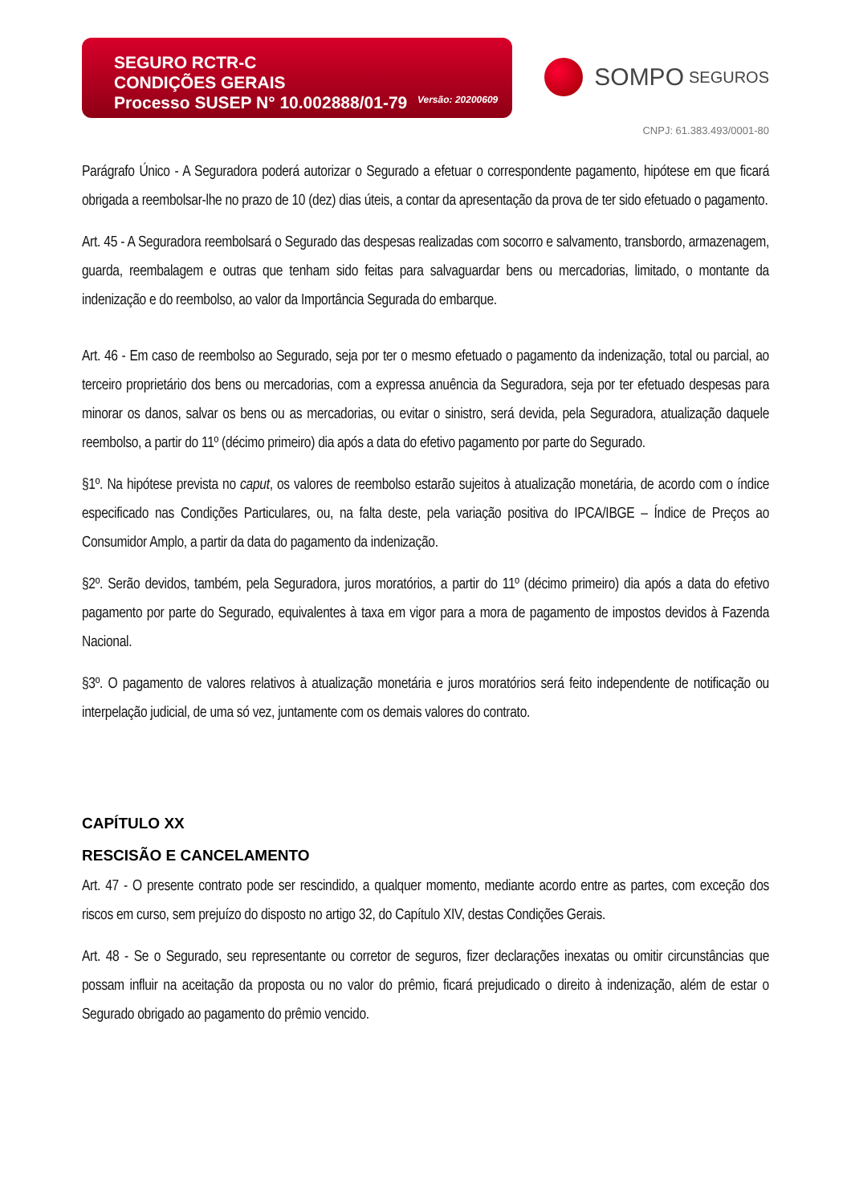SEGURO RCTR-C
CONDIÇÕES GERAIS
Processo SUSEP N° 10.002888/01-79
Versão: 20200609
SOMPO SEGUROS
CNPJ: 61.383.493/0001-80
Parágrafo Único - A Seguradora poderá autorizar o Segurado a efetuar o correspondente pagamento, hipótese em que ficará obrigada a reembolsar-lhe no prazo de 10 (dez) dias úteis, a contar da apresentação da prova de ter sido efetuado o pagamento.
Art. 45 - A Seguradora reembolsará o Segurado das despesas realizadas com socorro e salvamento, transbordo, armazenagem, guarda, reembalagem e outras que tenham sido feitas para salvaguardar bens ou mercadorias, limitado, o montante da indenização e do reembolso, ao valor da Importância Segurada do embarque.
Art. 46 - Em caso de reembolso ao Segurado, seja por ter o mesmo efetuado o pagamento da indenização, total ou parcial, ao terceiro proprietário dos bens ou mercadorias, com a expressa anuência da Seguradora, seja por ter efetuado despesas para minorar os danos, salvar os bens ou as mercadorias, ou evitar o sinistro, será devida, pela Seguradora, atualização daquele reembolso, a partir do 11º (décimo primeiro) dia após a data do efetivo pagamento por parte do Segurado.
§1º. Na hipótese prevista no caput, os valores de reembolso estarão sujeitos à atualização monetária, de acordo com o índice especificado nas Condições Particulares, ou, na falta deste, pela variação positiva do IPCA/IBGE – Índice de Preços ao Consumidor Amplo, a partir da data do pagamento da indenização.
§2º. Serão devidos, também, pela Seguradora, juros moratórios, a partir do 11º (décimo primeiro) dia após a data do efetivo pagamento por parte do Segurado, equivalentes à taxa em vigor para a mora de pagamento de impostos devidos à Fazenda Nacional.
§3º. O pagamento de valores relativos à atualização monetária e juros moratórios será feito independente de notificação ou interpelação judicial, de uma só vez, juntamente com os demais valores do contrato.
CAPÍTULO XX
RESCISÃO E CANCELAMENTO
Art. 47 - O presente contrato pode ser rescindido, a qualquer momento, mediante acordo entre as partes, com exceção dos riscos em curso, sem prejuízo do disposto no artigo 32, do Capítulo XIV, destas Condições Gerais.
Art. 48 - Se o Segurado, seu representante ou corretor de seguros, fizer declarações inexatas ou omitir circunstâncias que possam influir na aceitação da proposta ou no valor do prêmio, ficará prejudicado o direito à indenização, além de estar o Segurado obrigado ao pagamento do prêmio vencido.